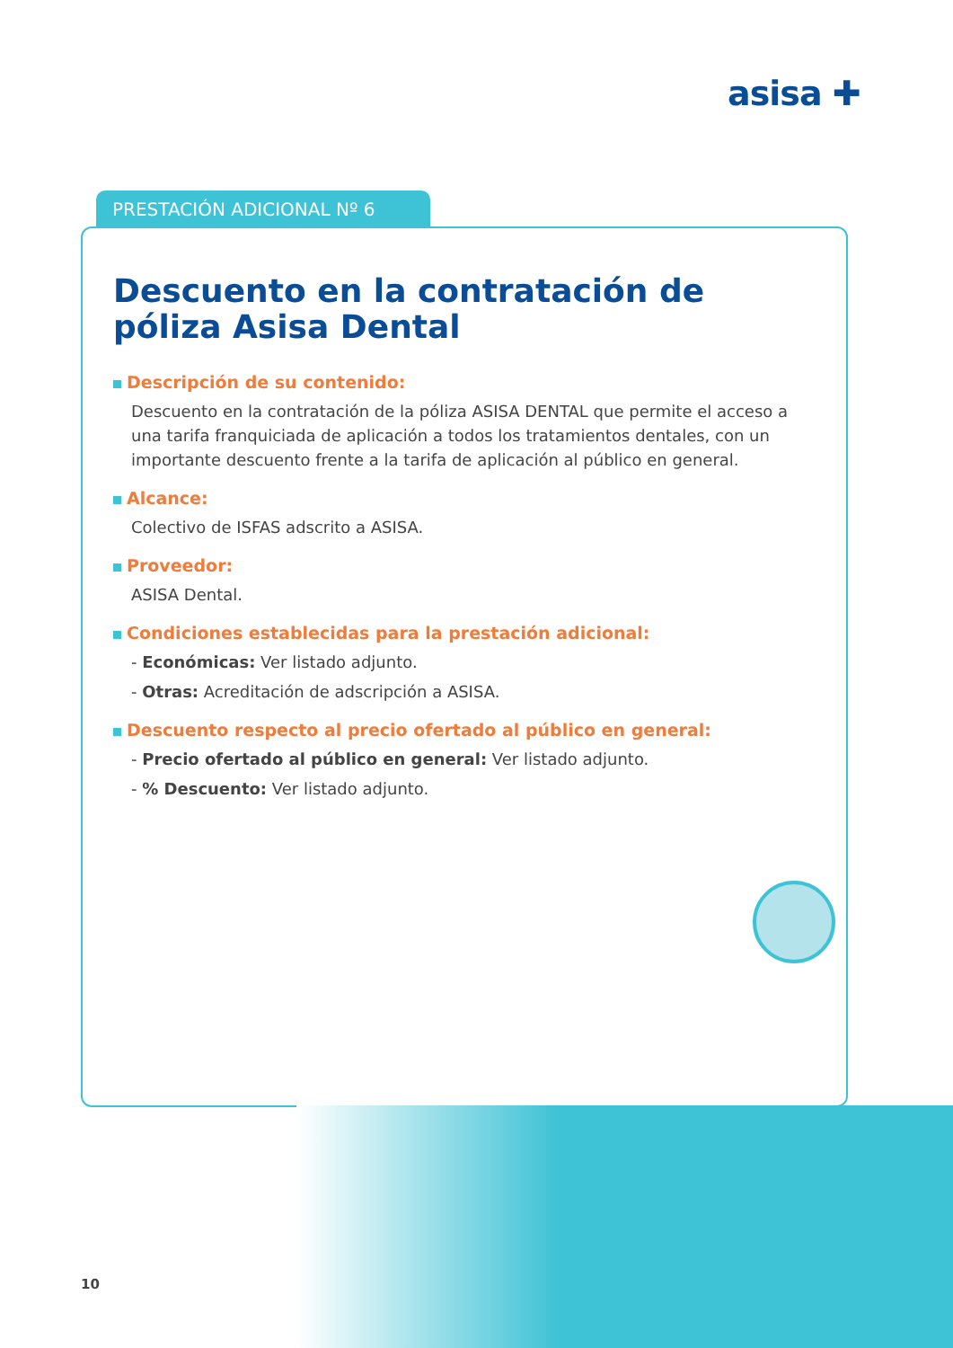asisa ✚
PRESTACIÓN ADICIONAL Nº 6
Descuento en la contratación de póliza Asisa Dental
Descripción de su contenido:
Descuento en la contratación de la póliza ASISA DENTAL que permite el acceso a una tarifa franquiciada de aplicación a todos los tratamientos dentales, con un importante descuento frente a la tarifa de aplicación al público en general.
Alcance:
Colectivo de ISFAS adscrito a ASISA.
Proveedor:
ASISA Dental.
Condiciones establecidas para la prestación adicional:
- Económicas: Ver listado adjunto.
- Otras: Acreditación de adscripción a ASISA.
Descuento respecto al precio ofertado al público en general:
- Precio ofertado al público en general: Ver listado adjunto.
- % Descuento: Ver listado adjunto.
10